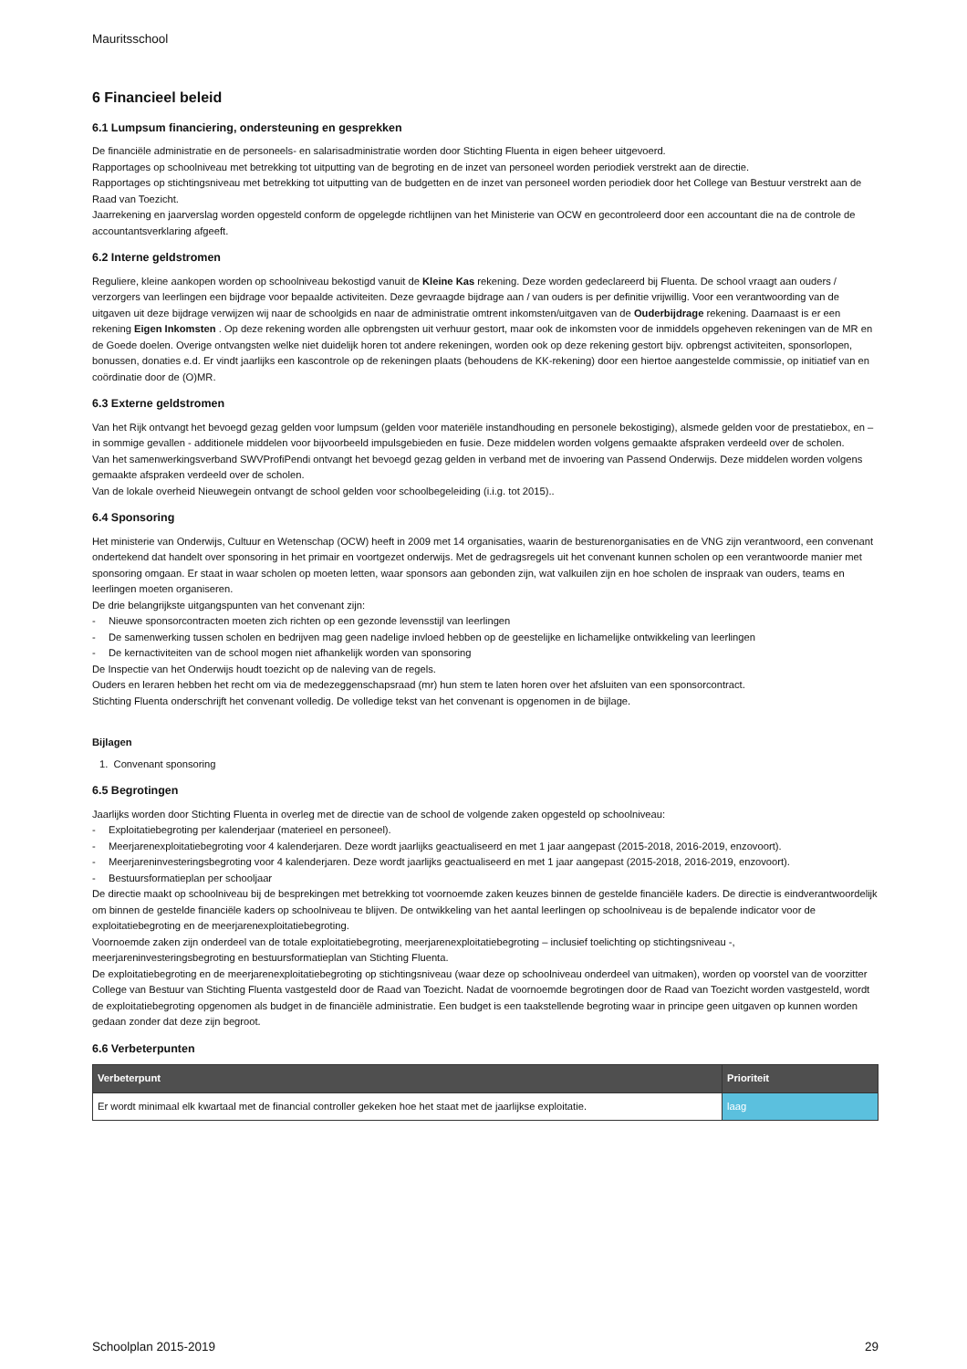Mauritsschool
6 Financieel beleid
6.1 Lumpsum financiering, ondersteuning en gesprekken
De financiële administratie en de personeels- en salarisadministratie worden door Stichting Fluenta in eigen beheer uitgevoerd.
Rapportages op schoolniveau met betrekking tot uitputting van de begroting en de inzet van personeel worden periodiek verstrekt aan de directie.
Rapportages op stichtingsniveau met betrekking tot uitputting van de budgetten en de inzet van personeel worden periodiek door het College van Bestuur verstrekt aan de Raad van Toezicht.
Jaarrekening en jaarverslag worden opgesteld conform de opgelegde richtlijnen van het Ministerie van OCW en gecontroleerd door een accountant die na de controle de accountantsverklaring afgeeft.
6.2 Interne geldstromen
Reguliere, kleine aankopen worden op schoolniveau bekostigd vanuit de Kleine Kas rekening. Deze worden gedeclareerd bij Fluenta. De school vraagt aan ouders / verzorgers van leerlingen een bijdrage voor bepaalde activiteiten. Deze gevraagde bijdrage aan / van ouders is per definitie vrijwillig. Voor een verantwoording van de uitgaven uit deze bijdrage verwijzen wij naar de schoolgids en naar de administratie omtrent inkomsten/uitgaven van de Ouderbijdrage rekening. Daarnaast is er een rekening Eigen Inkomsten . Op deze rekening worden alle opbrengsten uit verhuur gestort, maar ook de inkomsten voor de inmiddels opgeheven rekeningen van de MR en de Goede doelen. Overige ontvangsten welke niet duidelijk horen tot andere rekeningen, worden ook op deze rekening gestort bijv. opbrengst activiteiten, sponsorlopen, bonussen, donaties e.d. Er vindt jaarlijks een kascontrole op de rekeningen plaats (behoudens de KK-rekening) door een hiertoe aangestelde commissie, op initiatief van en coördinatie door de (O)MR.
6.3 Externe geldstromen
Van het Rijk ontvangt het bevoegd gezag gelden voor lumpsum (gelden voor materiële instandhouding en personele bekostiging), alsmede gelden voor de prestatiebox, en – in sommige gevallen - additionele middelen voor bijvoorbeeld impulsgebieden en fusie. Deze middelen worden volgens gemaakte afspraken verdeeld over de scholen.
Van het samenwerkingsverband SWVProfiPendi ontvangt het bevoegd gezag gelden in verband met de invoering van Passend Onderwijs. Deze middelen worden volgens gemaakte afspraken verdeeld over de scholen.
Van de lokale overheid Nieuwegein ontvangt de school gelden voor schoolbegeleiding (i.i.g. tot 2015)..
6.4 Sponsoring
Het ministerie van Onderwijs, Cultuur en Wetenschap (OCW) heeft in 2009 met 14 organisaties, waarin de besturenorganisaties en de VNG zijn verantwoord, een convenant ondertekend dat handelt over sponsoring in het primair en voortgezet onderwijs. Met de gedragsregels uit het convenant kunnen scholen op een verantwoorde manier met sponsoring omgaan. Er staat in waar scholen op moeten letten, waar sponsors aan gebonden zijn, wat valkuilen zijn en hoe scholen de inspraak van ouders, teams en leerlingen moeten organiseren.
De drie belangrijkste uitgangspunten van het convenant zijn:
- Nieuwe sponsorcontracten moeten zich richten op een gezonde levensstijl van leerlingen
- De samenwerking tussen scholen en bedrijven mag geen nadelige invloed hebben op de geestelijke en lichamelijke ontwikkeling van leerlingen
- De kernactiviteiten van de school mogen niet afhankelijk worden van sponsoring
De Inspectie van het Onderwijs houdt toezicht op de naleving van de regels.
Ouders en leraren hebben het recht om via de medezeggenschapsraad (mr) hun stem te laten horen over het afsluiten van een sponsorcontract.
Stichting Fluenta onderschrijft het convenant volledig. De volledige tekst van het convenant is opgenomen in de bijlage.
Bijlagen
1. Convenant sponsoring
6.5 Begrotingen
Jaarlijks worden door Stichting Fluenta in overleg met de directie van de school de volgende zaken opgesteld op schoolniveau:
- Exploitatiebegroting per kalenderjaar (materieel en personeel).
- Meerjarenexploitatiebegroting voor 4 kalenderjaren. Deze wordt jaarlijks geactualiseerd en met 1 jaar aangepast (2015-2018, 2016-2019, enzovoort).
- Meerjareninvesteringsbegroting voor 4 kalenderjaren. Deze wordt jaarlijks geactualiseerd en met 1 jaar aangepast (2015-2018, 2016-2019, enzovoort).
- Bestuursformatieplan per schooljaar
De directie maakt op schoolniveau bij de besprekingen met betrekking tot voornoemde zaken keuzes binnen de gestelde financiële kaders. De directie is eindverantwoordelijk om binnen de gestelde financiële kaders op schoolniveau te blijven. De ontwikkeling van het aantal leerlingen op schoolniveau is de bepalende indicator voor de exploitatiebegroting en de meerjarenexploitatiebegroting.
Voornoemde zaken zijn onderdeel van de totale exploitatiebegroting, meerjarenexploitatiebegroting – inclusief toelichting op stichtingsniveau -, meerjareninvesteringsbegroting en bestuursformatieplan van Stichting Fluenta.
De exploitatiebegroting en de meerjarenexploitatiebegroting op stichtingsniveau (waar deze op schoolniveau onderdeel van uitmaken), worden op voorstel van de voorzitter College van Bestuur van Stichting Fluenta vastgesteld door de Raad van Toezicht. Nadat de voornoemde begrotingen door de Raad van Toezicht worden vastgesteld, wordt de exploitatiebegroting opgenomen als budget in de financiële administratie. Een budget is een taakstellende begroting waar in principe geen uitgaven op kunnen worden gedaan zonder dat deze zijn begroot.
6.6 Verbeterpunten
| Verbeterpunt | Prioriteit |
| --- | --- |
| Er wordt minimaal elk kwartaal met de financial controller gekeken hoe het staat met de jaarlijkse exploitatie. | laag |
Schoolplan 2015-2019 29